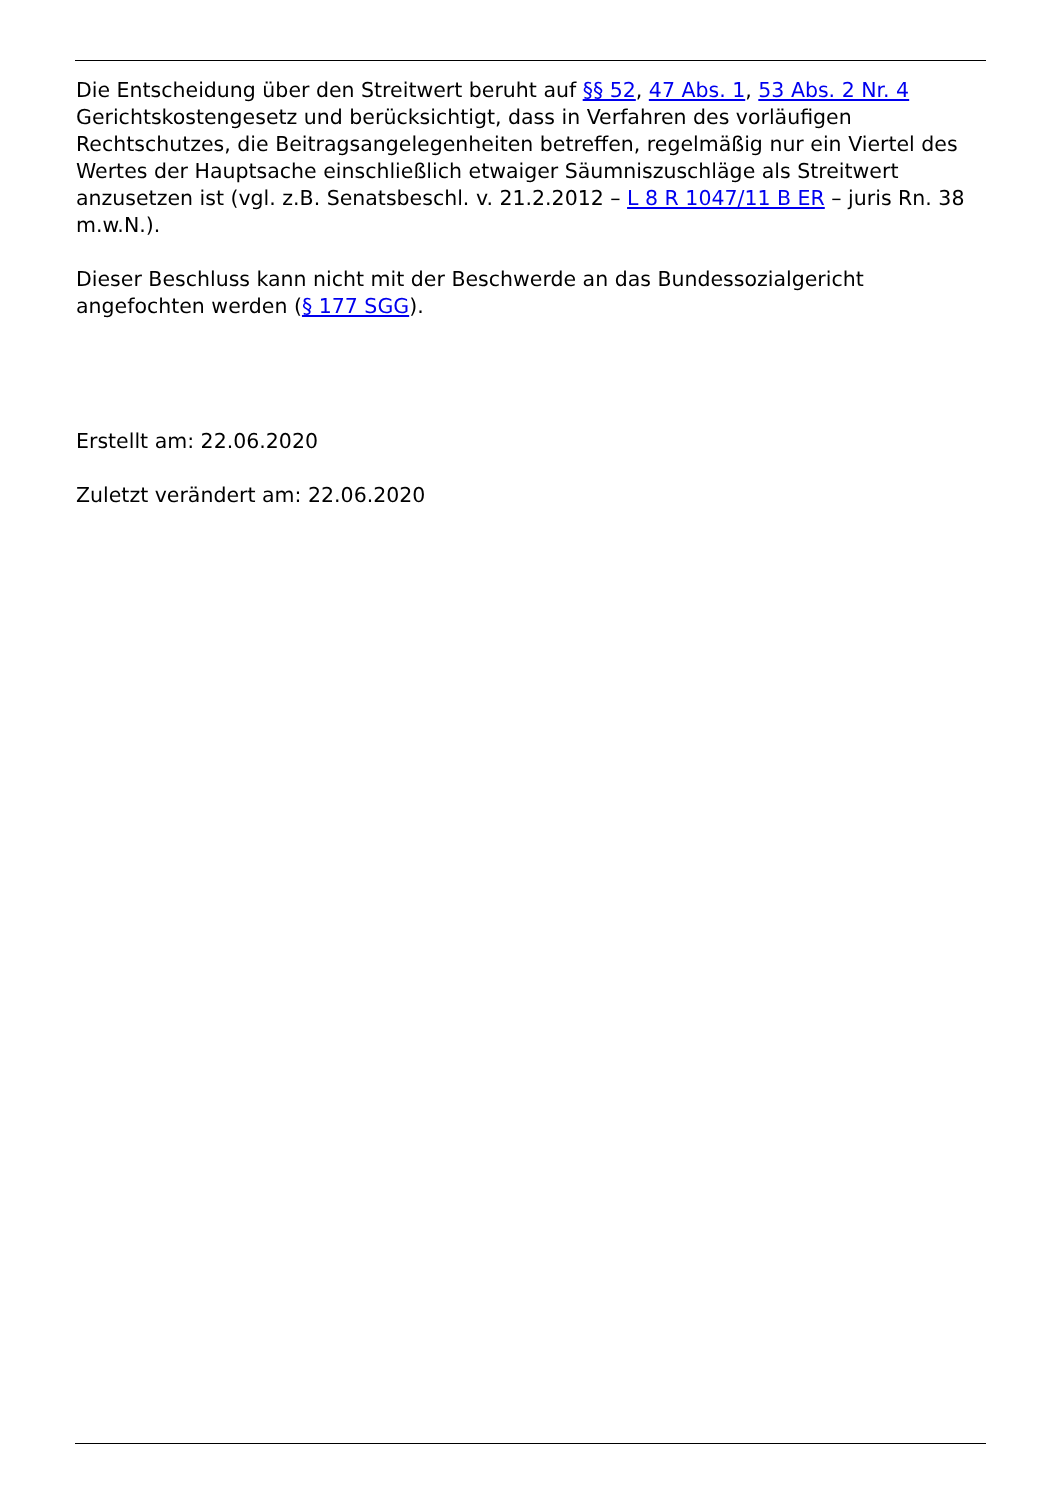Die Entscheidung über den Streitwert beruht auf §§ 52, 47 Abs. 1, 53 Abs. 2 Nr. 4 Gerichtskostengesetz und berücksichtigt, dass in Verfahren des vorläufigen Rechtschutzes, die Beitragsangelegenheiten betreffen, regelmäßig nur ein Viertel des Wertes der Hauptsache einschließlich etwaiger Säumniszuschläge als Streitwert anzusetzen ist (vgl. z.B. Senatsbeschl. v. 21.2.2012 – L 8 R 1047/11 B ER – juris Rn. 38 m.w.N.).
Dieser Beschluss kann nicht mit der Beschwerde an das Bundessozialgericht angefochten werden (§ 177 SGG).
Erstellt am: 22.06.2020
Zuletzt verändert am: 22.06.2020